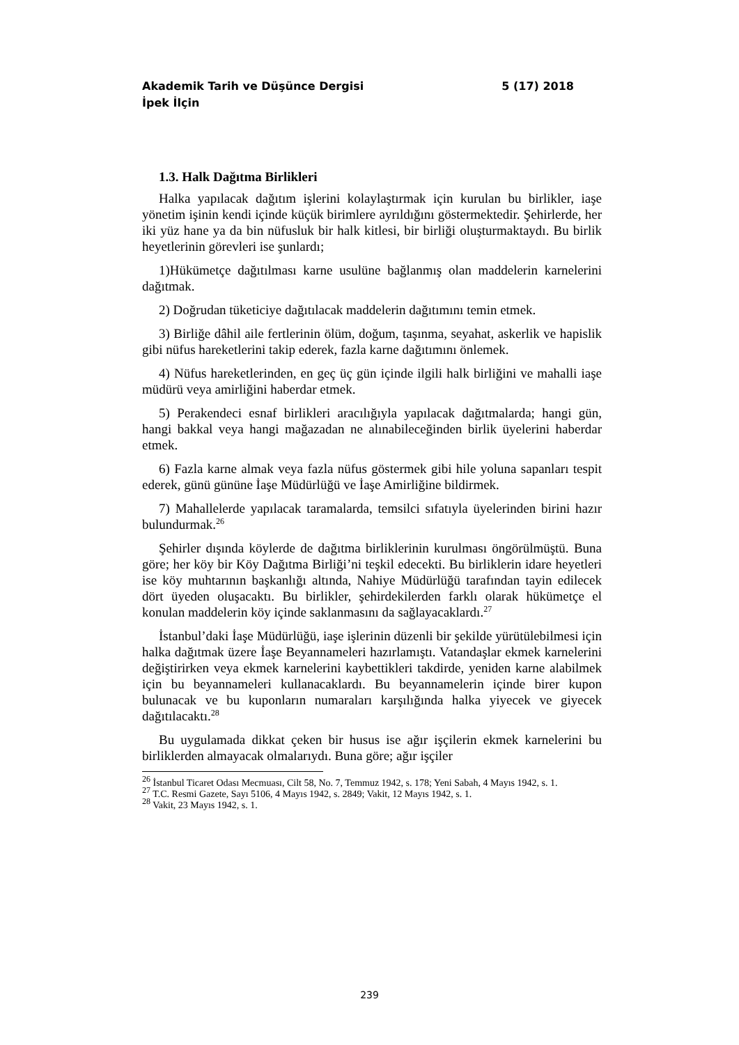5 (17) 2018 Akademik Tarih ve Düşünce Dergisi
İpek İlçin
1.3. Halk Dağıtma Birlikleri
Halka yapılacak dağıtım işlerini kolaylaştırmak için kurulan bu birlikler, iaşe yönetim işinin kendi içinde küçük birimlere ayrıldığını göstermektedir. Şehirlerde, her iki yüz hane ya da bin nüfusluk bir halk kitlesi, bir birliği oluşturmaktaydı. Bu birlik heyetlerinin görevleri ise şunlardı;
1)Hükümetçe dağıtılması karne usulüne bağlanmış olan maddelerin karnelerini dağıtmak.
2) Doğrudan tüketiciye dağıtılacak maddelerin dağıtımını temin etmek.
3) Birliğe dâhil aile fertlerinin ölüm, doğum, taşınma, seyahat, askerlik ve hapislik gibi nüfus hareketlerini takip ederek, fazla karne dağıtımını önlemek.
4) Nüfus hareketlerinden, en geç üç gün içinde ilgili halk birliğini ve mahalli iaşe müdürü veya amirliğini haberdar etmek.
5) Perakendeci esnaf birlikleri aracılığıyla yapılacak dağıtmalarda; hangi gün, hangi bakkal veya hangi mağazadan ne alınabileceğinden birlik üyelerini haberdar etmek.
6) Fazla karne almak veya fazla nüfus göstermek gibi hile yoluna sapanları tespit ederek, günü gününe İaşe Müdürlüğü ve İaşe Amirliğine bildirmek.
7) Mahallelerde yapılacak taramalarda, temsilci sıfatıyla üyelerinden birini hazır bulundurmak.<sup>26</sup>
Şehirler dışında köylerde de dağıtma birliklerinin kurulması öngörülmüştü. Buna göre; her köy bir Köy Dağıtma Birliği’ni teşkil edecekti. Bu birliklerin idare heyetleri ise köy muhtarının başkanlığı altında, Nahiye Müdürlüğü tarafından tayin edilecek dört üyeden oluşacaktı. Bu birlikler, şehirdekilerden farklı olarak hükümetçe el konulan maddelerin köy içinde saklanmasını da sağlayacaklardı.<sup>27</sup>
İstanbul’daki İaşe Müdürlüğü, iaşe işlerinin düzenli bir şekilde yürütülebilmesi için halka dağıtmak üzere İaşe Beyannameleri hazırlamıştı. Vatandaşlar ekmek karnelerini değiştirirken veya ekmek karnelerini kaybettikleri takdirde, yeniden karne alabilmek için bu beyannameleri kullanacaklardı. Bu beyannamelerin içinde birer kupon bulunacak ve bu kuponların numaraları karşılığında halka yiyecek ve giyecek dağıtılacaktı.<sup>28</sup>
Bu uygulamada dikkat çeken bir husus ise ağır işçilerin ekmek karnelerini bu birliklerden almayacak olmalarıydı. Buna göre; ağır işçiler
<sup>26</sup> İstanbul Ticaret Odası Mecmuası, Cilt 58, No. 7, Temmuz 1942, s. 178; Yeni Sabah, 4 Mayıs 1942, s. 1.
<sup>27</sup> T.C. Resmi Gazete, Sayı 5106, 4 Mayıs 1942, s. 2849; Vakit, 12 Mayıs 1942, s. 1.
<sup>28</sup> Vakit, 23 Mayıs 1942, s. 1.
239